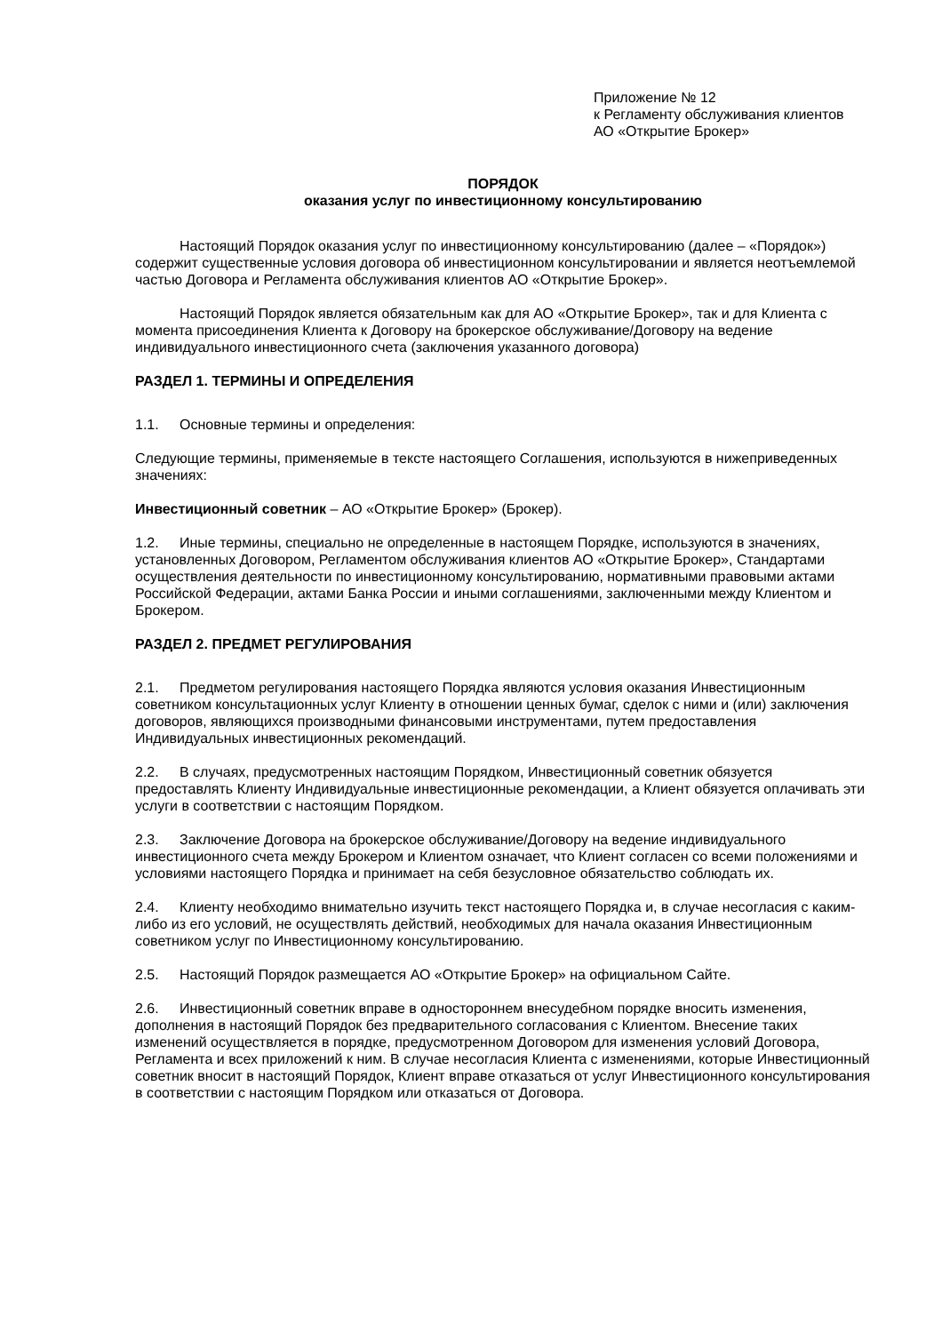Приложение № 12
к Регламенту обслуживания клиентов
АО «Открытие Брокер»
ПОРЯДОК
оказания услуг по инвестиционному консультированию
Настоящий Порядок оказания услуг по инвестиционному консультированию (далее – «Порядок») содержит существенные условия договора об инвестиционном консультировании и является неотъемлемой частью Договора и Регламента обслуживания клиентов АО «Открытие Брокер».
Настоящий Порядок является обязательным как для АО «Открытие Брокер», так и для Клиента с момента присоединения Клиента к Договору на брокерское обслуживание/Договору на ведение индивидуального инвестиционного счета (заключения указанного договора)
РАЗДЕЛ 1. ТЕРМИНЫ И ОПРЕДЕЛЕНИЯ
1.1. Основные термины и определения:
Следующие термины, применяемые в тексте настоящего Соглашения, используются в нижеприведенных значениях:
Инвестиционный советник – АО «Открытие Брокер» (Брокер).
1.2. Иные термины, специально не определенные в настоящем Порядке, используются в значениях, установленных Договором, Регламентом обслуживания клиентов АО «Открытие Брокер», Стандартами осуществления деятельности по инвестиционному консультированию, нормативными правовыми актами Российской Федерации, актами Банка России и иными соглашениями, заключенными между Клиентом и Брокером.
РАЗДЕЛ 2. ПРЕДМЕТ РЕГУЛИРОВАНИЯ
2.1. Предметом регулирования настоящего Порядка являются условия оказания Инвестиционным советником консультационных услуг Клиенту в отношении ценных бумаг, сделок с ними и (или) заключения договоров, являющихся производными финансовыми инструментами, путем предоставления Индивидуальных инвестиционных рекомендаций.
2.2. В случаях, предусмотренных настоящим Порядком, Инвестиционный советник обязуется предоставлять Клиенту Индивидуальные инвестиционные рекомендации, а Клиент обязуется оплачивать эти услуги в соответствии с настоящим Порядком.
2.3. Заключение Договора на брокерское обслуживание/Договору на ведение индивидуального инвестиционного счета между Брокером и Клиентом означает, что Клиент согласен со всеми положениями и условиями настоящего Порядка и принимает на себя безусловное обязательство соблюдать их.
2.4. Клиенту необходимо внимательно изучить текст настоящего Порядка и, в случае несогласия с каким-либо из его условий, не осуществлять действий, необходимых для начала оказания Инвестиционным советником услуг по Инвестиционному консультированию.
2.5. Настоящий Порядок размещается АО «Открытие Брокер» на официальном Сайте.
2.6. Инвестиционный советник вправе в одностороннем внесудебном порядке вносить изменения, дополнения в настоящий Порядок без предварительного согласования с Клиентом. Внесение таких изменений осуществляется в порядке, предусмотренном Договором для изменения условий Договора, Регламента и всех приложений к ним. В случае несогласия Клиента с изменениями, которые Инвестиционный советник вносит в настоящий Порядок, Клиент вправе отказаться от услуг Инвестиционного консультирования в соответствии с настоящим Порядком или отказаться от Договора.